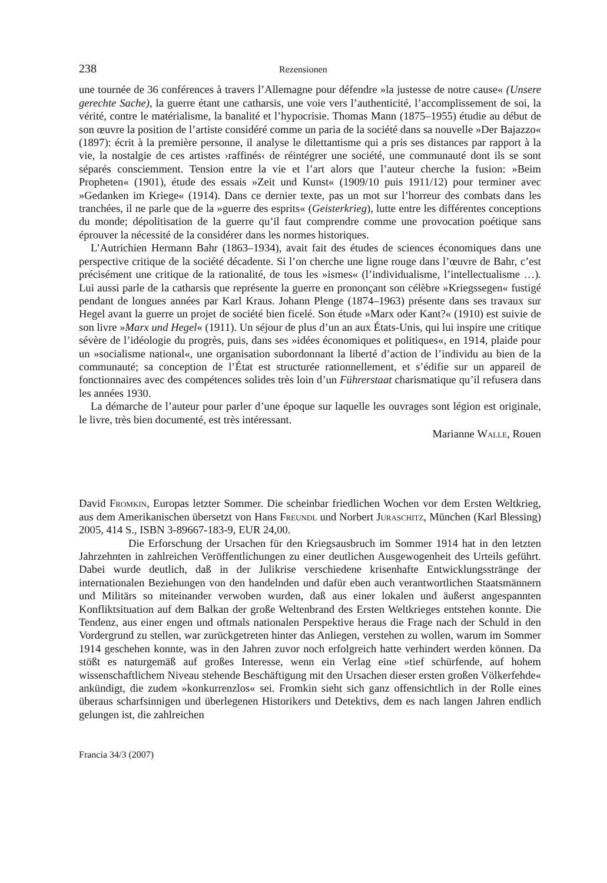238 Rezensionen
une tournée de 36 conférences à travers l’Allemagne pour défendre »la justesse de notre cause« (Unsere gerechte Sache), la guerre étant une catharsis, une voie vers l’authenticité, l’accomplissement de soi, la vérité, contre le matérialisme, la banalité et l’hypocrisie. Thomas Mann (1875–1955) étudie au début de son œuvre la position de l’artiste considéré comme un paria de la société dans sa nouvelle »Der Bajazzo« (1897): écrit à la première personne, il analyse le dilettantisme qui a pris ses distances par rapport à la vie, la nostalgie de ces artistes ›raffinés‹ de réintégrer une société, une communauté dont ils se sont séparés consciemment. Tension entre la vie et l’art alors que l’auteur cherche la fusion: »Beim Propheten« (1901), étude des essais »Zeit und Kunst« (1909/10 puis 1911/12) pour terminer avec »Gedanken im Kriege« (1914). Dans ce dernier texte, pas un mot sur l’horreur des combats dans les tranchées, il ne parle que de la »guerre des esprits« (Geisterkrieg), lutte entre les différentes conceptions du monde; dépolitisation de la guerre qu’il faut comprendre comme une provocation poétique sans éprouver la nécessité de la considérer dans les normes historiques.
L’Autrichien Hermann Bahr (1863–1934), avait fait des études de sciences économiques dans une perspective critique de la société décadente. Si l’on cherche une ligne rouge dans l’œuvre de Bahr, c’est précisément une critique de la rationalité, de tous les »ismes« (l’individualisme, l’intellectualisme …). Lui aussi parle de la catharsis que représente la guerre en prononçant son célèbre »Kriegssegen« fustigé pendant de longues années par Karl Kraus. Johann Plenge (1874–1963) présente dans ses travaux sur Hegel avant la guerre un projet de société bien ficelé. Son étude »Marx oder Kant?« (1910) est suivie de son livre »Marx und Hegel« (1911). Un séjour de plus d’un an aux États-Unis, qui lui inspire une critique sévère de l’idéologie du progrès, puis, dans ses »idées économiques et politiques«, en 1914, plaide pour un »socialisme national«, une organisation subordonnant la liberté d’action de l’individu au bien de la communauté; sa conception de l’État est structurée rationnellement, et s’édifie sur un appareil de fonctionnaires avec des compétences solides très loin d’un Führerstaat charismatique qu’il refusera dans les années 1930.
La démarche de l’auteur pour parler d’une époque sur laquelle les ouvrages sont légion est originale, le livre, très bien documenté, est très intéressant.
Marianne Walle, Rouen
David Fromkin, Europas letzter Sommer. Die scheinbar friedlichen Wochen vor dem Ersten Weltkrieg, aus dem Amerikanischen übersetzt von Hans Freundl und Norbert Juraschitz, München (Karl Blessing) 2005, 414 S., ISBN 3-89667-183-9, EUR 24,00.
Die Erforschung der Ursachen für den Kriegsausbruch im Sommer 1914 hat in den letzten Jahrzehnten in zahlreichen Veröffentlichungen zu einer deutlichen Ausgewogenheit des Urteils geführt. Dabei wurde deutlich, daß in der Julikrise verschiedene krisenhafte Entwicklungsstränge der internationalen Beziehungen von den handelnden und dafür eben auch verantwortlichen Staatsmännern und Militärs so miteinander verwoben wurden, daß aus einer lokalen und äußerst angespannten Konfliktsituation auf dem Balkan der große Weltenbrand des Ersten Weltkrieges entstehen konnte. Die Tendenz, aus einer engen und oftmals nationalen Perspektive heraus die Frage nach der Schuld in den Vordergrund zu stellen, war zurückgetreten hinter das Anliegen, verstehen zu wollen, warum im Sommer 1914 geschehen konnte, was in den Jahren zuvor noch erfolgreich hatte verhindert werden können. Da stößt es naturgemäß auf großes Interesse, wenn ein Verlag eine »tief schürfende, auf hohem wissenschaftlichem Niveau stehende Beschäftigung mit den Ursachen dieser ersten großen Völkerfehde« ankündigt, die zudem »konkurrenzlos« sei. Fromkin sieht sich ganz offensichtlich in der Rolle eines überaus scharfsinnigen und überlegenen Historikers und Detektivs, dem es nach langen Jahren endlich gelungen ist, die zahlreichen
Francia 34/3 (2007)